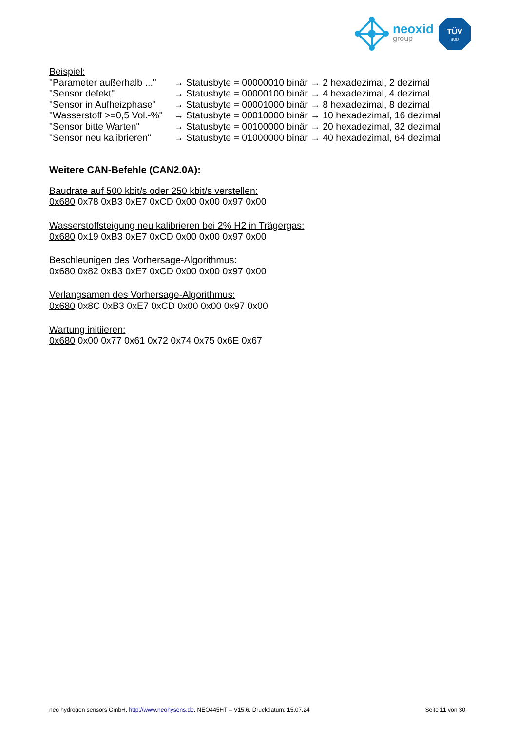neoxid
group
TÜV
SÜD
Beispiel:
"Parameter außerhalb ..." → Statusbyte = 00000010 binär → 2 hexadezimal, 2 dezimal
"Sensor defekt" → Statusbyte = 00000100 binär → 4 hexadezimal, 4 dezimal
"Sensor in Aufheizphase" → Statusbyte = 00001000 binär → 8 hexadezimal, 8 dezimal
"Wasserstoff >=0,5 Vol.-%" → Statusbyte = 00010000 binär → 10 hexadezimal, 16 dezimal
"Sensor bitte Warten" → Statusbyte = 00100000 binär → 20 hexadezimal, 32 dezimal
"Sensor neu kalibrieren" → Statusbyte = 01000000 binär → 40 hexadezimal, 64 dezimal
Weitere CAN-Befehle (CAN2.0A):
Baudrate auf 500 kbit/s oder 250 kbit/s verstellen:
0x680 0x78 0xB3 0xE7 0xCD 0x00 0x00 0x97 0x00
Wasserstoffsteigung neu kalibrieren bei 2% H2 in Trägergas:
0x680 0x19 0xB3 0xE7 0xCD 0x00 0x00 0x97 0x00
Beschleunigen des Vorhersage-Algorithmus:
0x680 0x82 0xB3 0xE7 0xCD 0x00 0x00 0x97 0x00
Verlangsamen des Vorhersage-Algorithmus:
0x680 0x8C 0xB3 0xE7 0xCD 0x00 0x00 0x97 0x00
Wartung initiieren:
0x680 0x00 0x77 0x61 0x72 0x74 0x75 0x6E 0x67
neo hydrogen sensors GmbH, http://www.neohysens.de, NEO445HT – V15.6, Druckdatum: 15.07.24 Seite 11 von 30